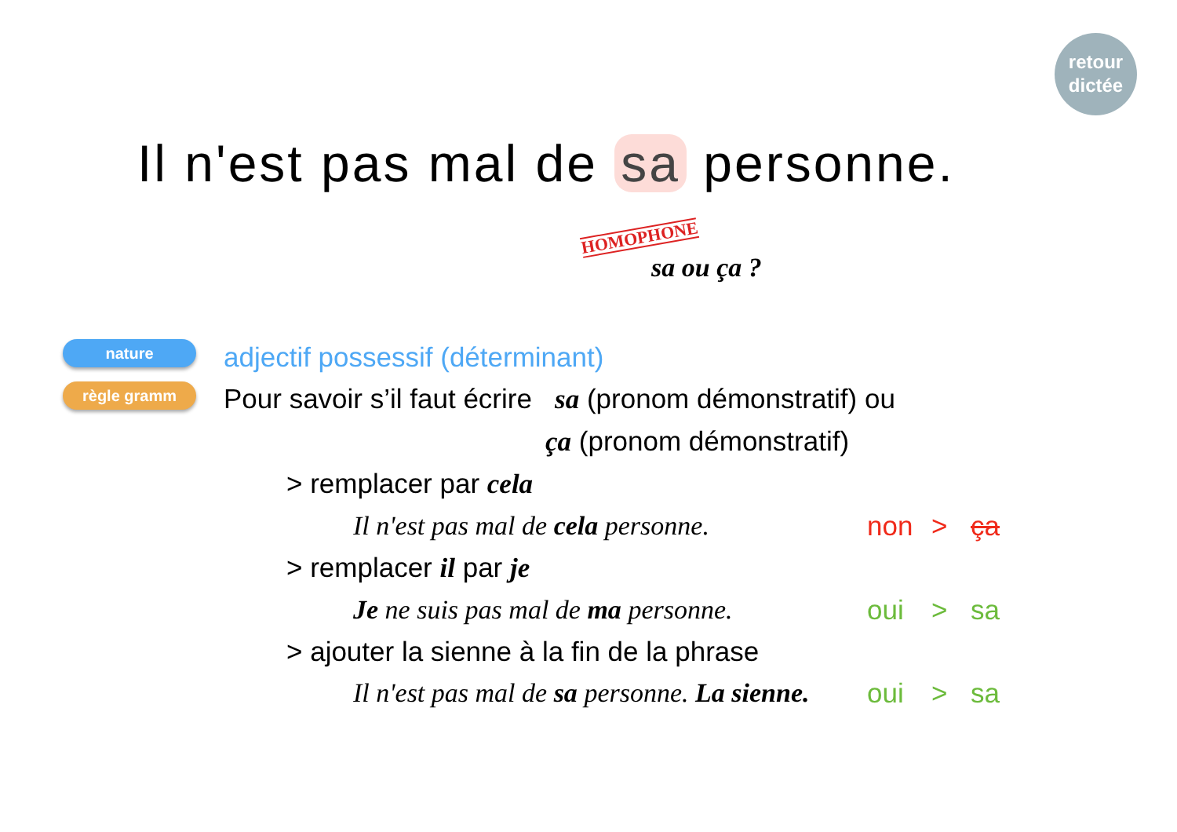retour
dictée
Il n'est pas mal de sa personne.
HOMOPHONE
sa ou ça ?
nature
règle gramm
adjectif possessif (déterminant)
Pour savoir s’il faut écrire sa (pronom démonstratif) ou
ça (pronom démonstratif)
> remplacer par cela
Il n'est pas mal de cela personne.
non > ça
> remplacer il par je
Je ne suis pas mal de ma personne.
oui > sa
> ajouter la sienne à la fin de la phrase
Il n'est pas mal de sa personne. La sienne.
oui > sa